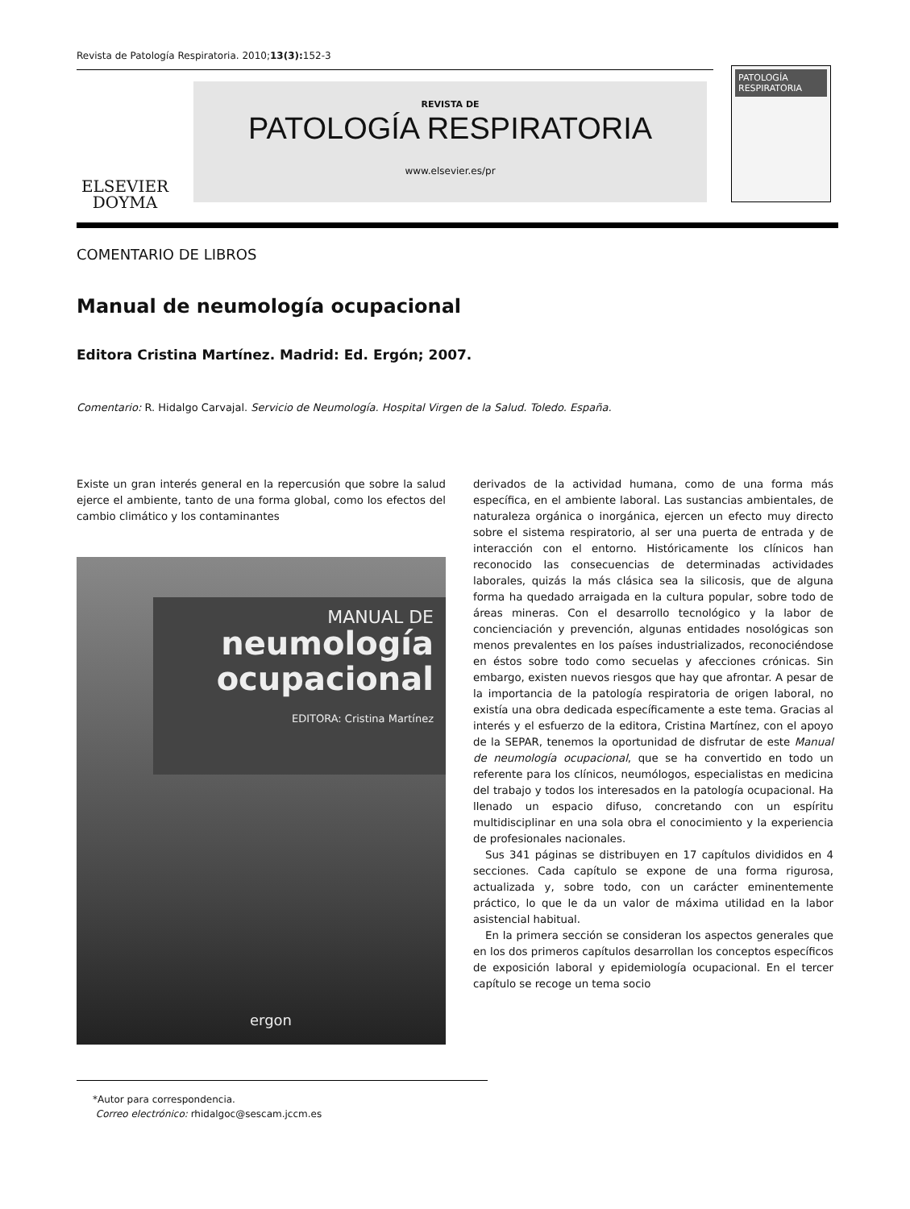Revista de Patología Respiratoria. 2010;13(3): 152-3
ELSEVIER
DOYMA
REVISTA DE
PATOLOGÍA RESPIRATORIA
www.elsevier.es/pr
PATOLOGÍA
RESPIRATORIA
COMENTARIO DE LIBROS
Manual de neumología ocupacional
Editora Cristina Martínez. Madrid: Ed. Ergón; 2007.
Comentario: R. Hidalgo Carvajal. Servicio de Neumología. Hospital Virgen de la Salud. Toledo. España.
Existe un gran interés general en la repercusión que sobre la salud ejerce el ambiente, tanto de una forma global, como los efectos del cambio climático y los contaminantes
MANUAL DE
neumología
ocupacional
EDITORA: Cristina Martínez
ergon
derivados de la actividad humana, como de una forma más específica, en el ambiente laboral. Las sustancias ambientales, de naturaleza orgánica o inorgánica, ejercen un efecto muy directo sobre el sistema respiratorio, al ser una puerta de entrada y de interacción con el entorno. Históricamente los clínicos han reconocido las consecuencias de determinadas actividades laborales, quizás la más clásica sea la silicosis, que de alguna forma ha quedado arraigada en la cultura popular, sobre todo de áreas mineras. Con el desarrollo tecnológico y la labor de concienciación y prevención, algunas entidades nosológicas son menos prevalentes en los países industrializados, reconociéndose en éstos sobre todo como secuelas y afecciones crónicas. Sin embargo, existen nuevos riesgos que hay que afrontar. A pesar de la importancia de la patología respiratoria de origen laboral, no existía una obra dedicada específicamente a este tema. Gracias al interés y el esfuerzo de la editora, Cristina Martínez, con el apoyo de la SEPAR, tenemos la oportunidad de disfrutar de este Manual de neumología ocupacional, que se ha convertido en todo un referente para los clínicos, neumólogos, especialistas en medicina del trabajo y todos los interesados en la patología ocupacional. Ha llenado un espacio difuso, concretando con un espíritu multidisciplinar en una sola obra el conocimiento y la experiencia de profesionales nacionales.
Sus 341 páginas se distribuyen en 17 capítulos divididos en 4 secciones. Cada capítulo se expone de una forma rigurosa, actualizada y, sobre todo, con un carácter eminentemente práctico, lo que le da un valor de máxima utilidad en la labor asistencial habitual.
En la primera sección se consideran los aspectos generales que en los dos primeros capítulos desarrollan los conceptos específicos de exposición laboral y epidemiología ocupacional. En el tercer capítulo se recoge un tema socio
*Autor para correspondencia.
Correo electrónico: rhidalgoc@sescam.jccm.es